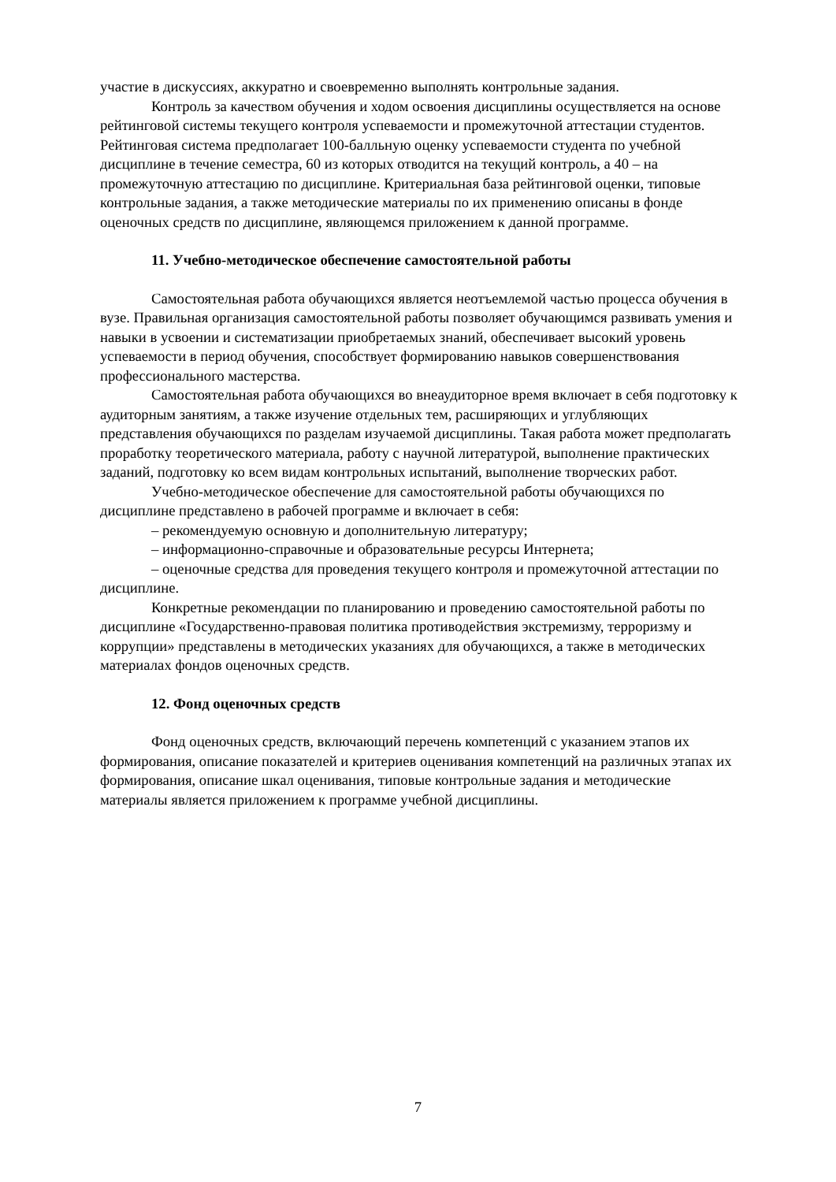участие в дискуссиях, аккуратно и своевременно выполнять контрольные задания.
Контроль за качеством обучения и ходом освоения дисциплины осуществляется на основе рейтинговой системы текущего контроля успеваемости и промежуточной аттестации студентов. Рейтинговая система предполагает 100-балльную оценку успеваемости студента по учебной дисциплине в течение семестра, 60 из которых отводится на текущий контроль, а 40 – на промежуточную аттестацию по дисциплине. Критериальная база рейтинговой оценки, типовые контрольные задания, а также методические материалы по их применению описаны в фонде оценочных средств по дисциплине, являющемся приложением к данной программе.
11. Учебно-методическое обеспечение самостоятельной работы
Самостоятельная работа обучающихся является неотъемлемой частью процесса обучения в вузе. Правильная организация самостоятельной работы позволяет обучающимся развивать умения и навыки в усвоении и систематизации приобретаемых знаний, обеспечивает высокий уровень успеваемости в период обучения, способствует формированию навыков совершенствования профессионального мастерства.
Самостоятельная работа обучающихся во внеаудиторное время включает в себя подготовку к аудиторным занятиям, а также изучение отдельных тем, расширяющих и углубляющих представления обучающихся по разделам изучаемой дисциплины. Такая работа может предполагать проработку теоретического материала, работу с научной литературой, выполнение практических заданий, подготовку ко всем видам контрольных испытаний, выполнение творческих работ.
Учебно-методическое обеспечение для самостоятельной работы обучающихся по дисциплине представлено в рабочей программе и включает в себя:
– рекомендуемую основную и дополнительную литературу;
– информационно-справочные и образовательные ресурсы Интернета;
– оценочные средства для проведения текущего контроля и промежуточной аттестации по дисциплине.
Конкретные рекомендации по планированию и проведению самостоятельной работы по дисциплине «Государственно-правовая политика противодействия экстремизму, терроризму и коррупции» представлены в методических указаниях для обучающихся, а также в методических материалах фондов оценочных средств.
12. Фонд оценочных средств
Фонд оценочных средств, включающий перечень компетенций с указанием этапов их формирования, описание показателей и критериев оценивания компетенций на различных этапах их формирования, описание шкал оценивания, типовые контрольные задания и методические материалы является приложением к программе учебной дисциплины.
7